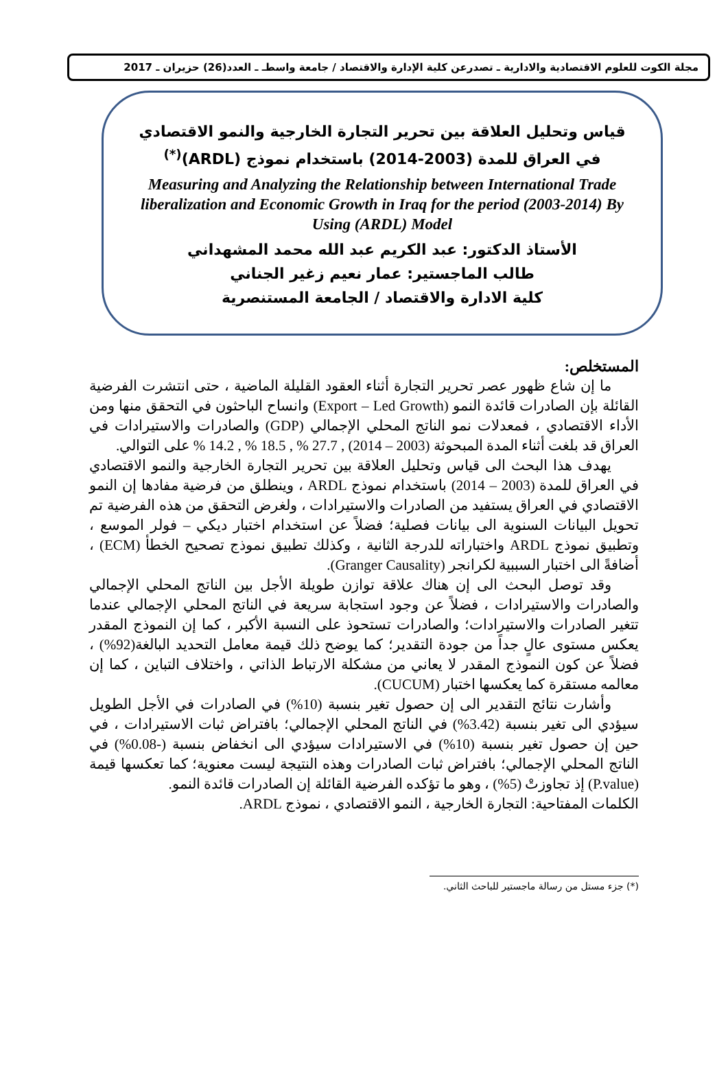مجلة الكوت للعلوم الاقتصادية والادارية ـ تصدرعن كلية الإدارة والاقتصاد / جامعة واسطـ ـ العدد(26) حزيران ـ 2017
قياس وتحليل العلاقة بين تحرير التجارة الخارجية والنمو الاقتصادي
في العراق للمدة (2003-2014) باستخدام نموذج (ARDL)<sup>(*)</sup>
Measuring and Analyzing the Relationship between International Trade liberalization and Economic Growth in Iraq for the period (2003-2014) By Using (ARDL) Model
الأستاذ الدكتور: عبد الكريم عبد الله محمد المشهداني
طالب الماجستير: عمار نعيم زغير الجناني
كلية الادارة والاقتصاد / الجامعة المستنصرية
المستخلص:
ما إن شاع ظهور عصر تحرير التجارة أثناء العقود القليلة الماضية ، حتى انتشرت الفرضية القائلة بإن الصادرات قائدة النمو (Export – Led Growth) وانساح الباحثون في التحقق منها ومن الأداء الاقتصادي ، فمعدلات نمو الناتج المحلي الإجمالي (GDP) والصادرات والاستيرادات في العراق قد بلغت أثناء المدة المبحوثة (2003 – 2014) , 27.7 % , 18.5 % , 14.2 % على التوالي.
يهدف هذا البحث الى قياس وتحليل العلاقة بين تحرير التجارة الخارجية والنمو الاقتصادي في العراق للمدة (2003 – 2014) باستخدام نموذج ARDL ، وينطلق من فرضية مفادها إن النمو الاقتصادي في العراق يستفيد من الصادرات والاستيرادات ، ولغرض التحقق من هذه الفرضية تم تحويل البيانات السنوية الى بيانات فصلية؛ فضلاً عن استخدام اختبار ديكي – فولر الموسع ، وتطبيق نموذج ARDL واختباراته للدرجة الثانية ، وكذلك تطبيق نموذج تصحيح الخطأ (ECM) ، أضافةً الى اختبار السببية لكرانجر (Granger Causality).
وقد توصل البحث الى إن هناك علاقة توازن طويلة الأجل بين الناتج المحلي الإجمالي والصادرات والاستيرادات ، فضلاً عن وجود استجابة سريعة في الناتج المحلي الإجمالي عندما تتغير الصادرات والاستيرادات؛ والصادرات تستحوذ على النسبة الأكبر ، كما إن النموذج المقدر يعكس مستوى عالٍ جداً من جودة التقدير؛ كما يوضح ذلك قيمة معامل التحديد البالغة(92%) ، فضلاً عن كون النموذج المقدر لا يعاني من مشكلة الارتباط الذاتي ، واختلاف التباين ، كما إن معالمه مستقرة كما يعكسها اختبار (CUCUM).
وأشارت نتائج التقدير الى إن حصول تغير بنسبة (10%) في الصادرات في الأجل الطويل سيؤدي الى تغير بنسبة (3.42%) في الناتج المحلي الإجمالي؛ بافتراض ثبات الاستيرادات ، في حين إن حصول تغير بنسبة (10%) في الاستيرادات سيؤدي الى انخفاض بنسبة (-0.08%) في الناتج المحلي الإجمالي؛ بافتراض ثبات الصادرات وهذه النتيجة ليست معنوية؛ كما تعكسها قيمة (P.value) إذ تجاوزتْ (5%) ، وهو ما تؤكده الفرضية القائلة إن الصادرات قائدة النمو.
الكلمات المفتاحية: التجارة الخارجية ، النمو الاقتصادي ، نموذج ARDL.
(*) جزء مستل من رسالة ماجستير للباحث الثاني.